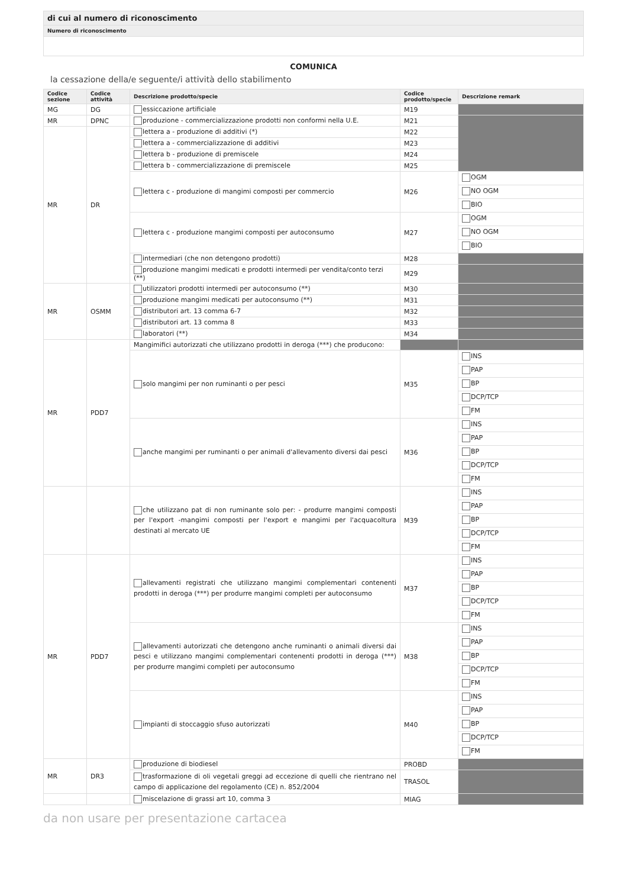di cui al numero di riconoscimento
Numero di riconoscimento
COMUNICA
la cessazione della/e seguente/i attività dello stabilimento
| Codice sezione | Codice attività | Descrizione prodotto/specie | Codice prodotto/specie | Descrizione remark |
| --- | --- | --- | --- | --- |
| MG | DG | essiccazione artificiale | M19 | |
| MR | DPNC | produzione - commercializzazione prodotti non conformi nella U.E. | M21 | |
| MR | DR | lettera a - produzione di additivi (*) | M22 | |
| | | lettera a - commercializzazione di additivi | M23 | |
| | | lettera b - produzione di premiscele | M24 | |
| | | lettera b - commercializzazione di premiscele | M25 | |
| | | lettera c - produzione di mangimi composti per commercio | M26 | OGM NO OGM BIO |
| | | lettera c - produzione mangimi composti per autoconsumo | M27 | OGM NO OGM BIO |
| | | intermediari (che non detengono prodotti) | M28 | |
| | | produzione mangimi medicati e prodotti intermedi per vendita/conto terzi (**) | M29 | |
| MR | OSMM | utilizzatori prodotti intermedi per autoconsumo (**) | M30 | |
| | | produzione mangimi medicati per autoconsumo (**) | M31 | |
| | | distributori art. 13 comma 6-7 | M32 | |
| | | distributori art. 13 comma 8 | M33 | |
| | | laboratori (**) | M34 | |
| MR | PDD7 | Mangimifici autorizzati che utilizzano prodotti in deroga (***) che producono: | | |
| | | solo mangimi per non ruminanti o per pesci | M35 | INS PAP BP DCP/TCP FM |
| | | anche mangimi per ruminanti o per animali d'allevamento diversi dai pesci | M36 | INS PAP BP DCP/TCP FM |
| | | che utilizzano pat di non ruminante solo per: - produrre mangimi composti per l'export -mangimi composti per l'export e mangimi per l'acquacoltura destinati al mercato UE | M39 | INS PAP BP DCP/TCP FM |
| MR | PDD7 | allevamenti registrati che utilizzano mangimi complementari contenenti prodotti in deroga (***) per produrre mangimi completi per autoconsumo | M37 | INS PAP BP DCP/TCP FM |
| | | allevamenti autorizzati che detengono anche ruminanti o animali diversi dai pesci e utilizzano mangimi complementari contenenti prodotti in deroga (***) per produrre mangimi completi per autoconsumo | M38 | INS PAP BP DCP/TCP FM |
| | | impianti di stoccaggio sfuso autorizzati | M40 | INS PAP BP DCP/TCP FM |
| MR | DR3 | produzione di biodiesel | PROBD | |
| | | trasformazione di oli vegetali greggi ad eccezione di quelli che rientrano nel campo di applicazione del regolamento (CE) n. 852/2004 | TRASOL | |
| | | miscelazione di grassi art 10, comma 3 | MIAG | |
da non usare per presentazione cartacea